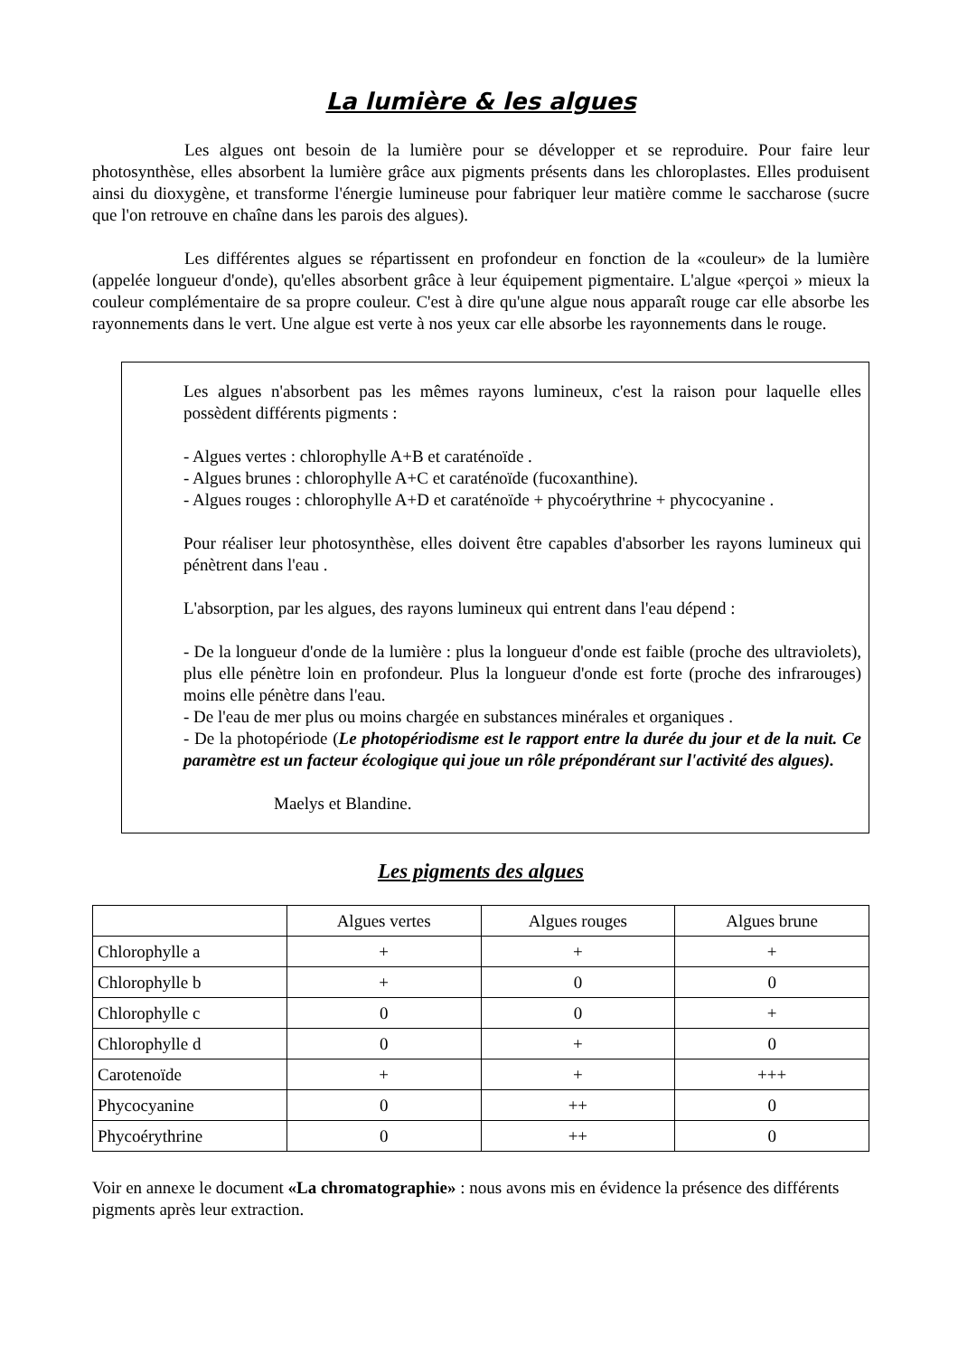La lumière & les algues
Les algues ont besoin de la lumière pour se développer et se reproduire. Pour faire leur photosynthèse, elles absorbent la lumière grâce aux pigments présents dans les chloroplastes. Elles produisent ainsi du dioxygène, et transforme l'énergie lumineuse pour fabriquer leur matière comme le saccharose (sucre que l'on retrouve en chaîne dans les parois des algues).
Les différentes algues se répartissent en profondeur en fonction de la «couleur» de la lumière (appelée longueur d'onde), qu'elles absorbent grâce à leur équipement pigmentaire. L'algue «perçoi » mieux la couleur complémentaire de sa propre couleur. C'est à dire qu'une algue nous apparaît rouge car elle absorbe les rayonnements dans le vert. Une algue est verte à nos yeux car elle absorbe les rayonnements dans le rouge.
Les algues n'absorbent pas les mêmes rayons lumineux, c'est la raison pour laquelle elles possèdent différents pigments :
- Algues vertes : chlorophylle A+B et caraténoïde .
- Algues brunes : chlorophylle A+C et caraténoïde (fucoxanthine).
- Algues rouges : chlorophylle A+D et caraténoïde + phycoérythrine + phycocyanine .
Pour réaliser leur photosynthèse, elles doivent être capables d'absorber les rayons lumineux qui pénètrent dans l'eau .
L'absorption, par les algues, des rayons lumineux qui entrent dans l'eau dépend :
- De la longueur d'onde de la lumière : plus la longueur d'onde est faible (proche des ultraviolets), plus elle pénètre loin en profondeur. Plus la longueur d'onde est forte (proche des infrarouges) moins elle pénètre dans l'eau.
- De l'eau de mer plus ou moins chargée en substances minérales et organiques .
- De la photopériode (Le photopériodisme est le rapport entre la durée du jour et de la nuit. Ce paramètre est un facteur écologique qui joue un rôle prépondérant sur l'activité des algues).
Maelys et Blandine.
Les pigments des algues
| | Algues vertes | Algues rouges | Algues brune |
| Chlorophylle a | + | + | + |
| Chlorophylle b | + | 0 | 0 |
| Chlorophylle c | 0 | 0 | + |
| Chlorophylle d | 0 | + | 0 |
| Carotenoïde | + | + | +++ |
| Phycocyanine | 0 | ++ | 0 |
| Phycoérythrine | 0 | ++ | 0 |
Voir en annexe le document «La chromatographie» : nous avons mis en évidence la présence des différents pigments après leur extraction.